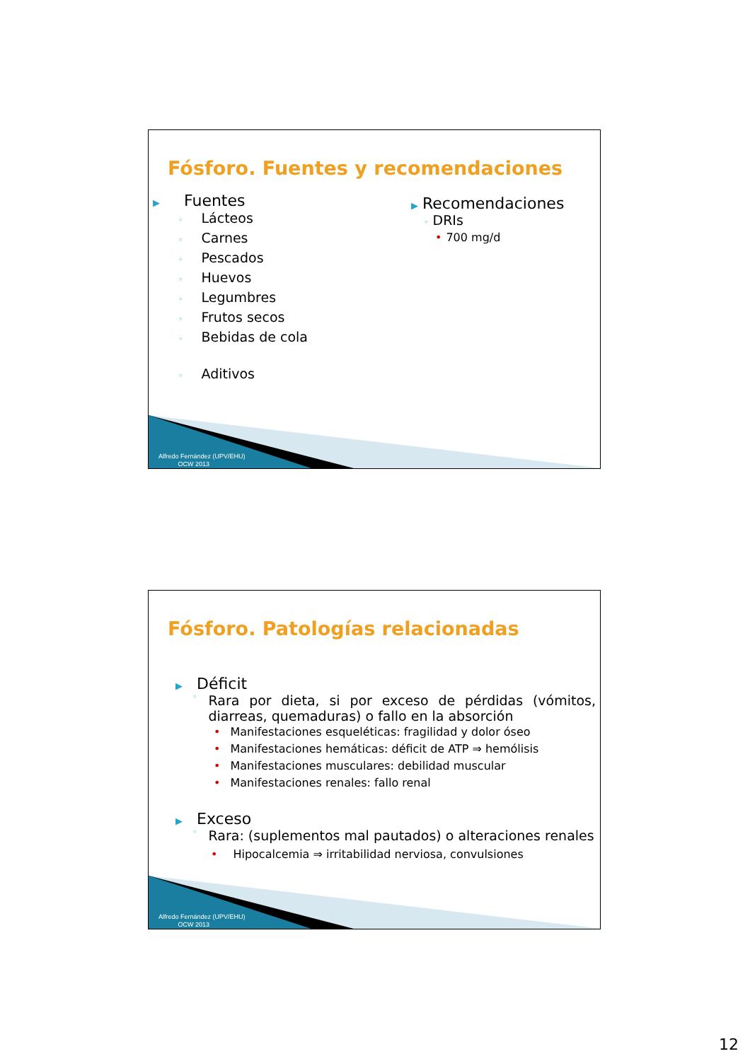Fósforo. Fuentes y recomendaciones
▶ Fuentes
◦ Lácteos
◦ Carnes
◦ Pescados
◦ Huevos
◦ Legumbres
◦ Frutos secos
◦ Bebidas de cola
◦ Aditivos
▶ Recomendaciones
◦ DRIs
• 700 mg/d
Alfredo Fernández (UPV/EHU)
OCW 2013
Fósforo. Patologías relacionadas
▶ Déficit
◦ Rara por dieta, si por exceso de pérdidas (vómitos, diarreas, quemaduras) o fallo en la absorción
• Manifestaciones esqueléticas: fragilidad y dolor óseo
• Manifestaciones hemáticas: déficit de ATP ⇒ hemólisis
• Manifestaciones musculares: debilidad muscular
• Manifestaciones renales: fallo renal
▶ Exceso
◦ Rara: (suplementos mal pautados) o alteraciones renales
• Hipocalcemia ⇒ irritabilidad nerviosa, convulsiones
Alfredo Fernández (UPV/EHU)
OCW 2013
12